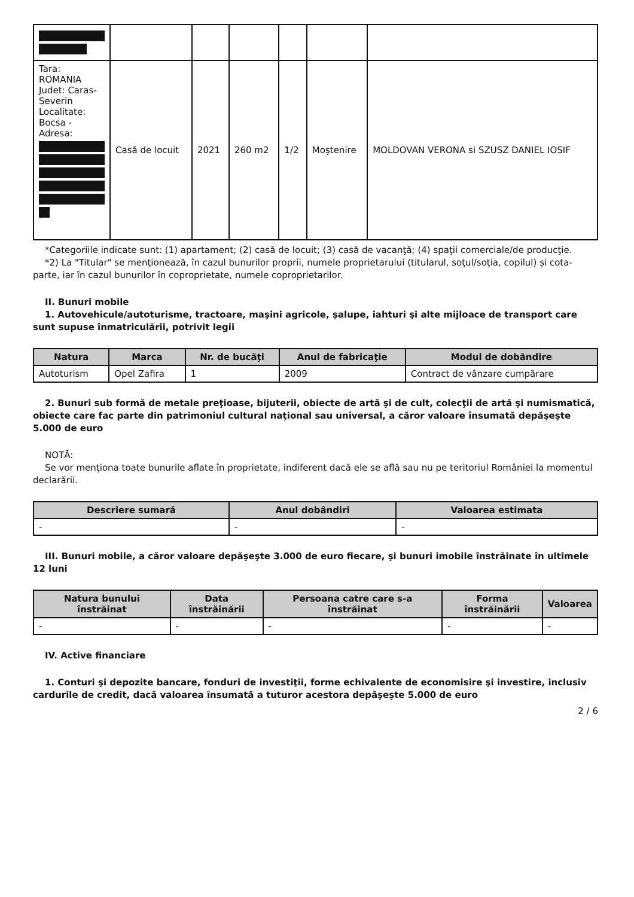| Tara: ROMANIA Judet: Caras-Severin Localitate: Bocsa - Adresa: | Casă de locuit | 2021 | 260 m2 | 1/2 | Moştenire | MOLDOVAN VERONA si SZUSZ DANIEL IOSIF |
*Categoriile indicate sunt: (1) apartament; (2) casă de locuit; (3) casă de vacanţă; (4) spaţii comerciale/de producţie.
*2) La "Titular" se menţionează, în cazul bunurilor proprii, numele proprietarului (titularul, soţul/soţia, copilul) și cota-parte, iar în cazul bunurilor în coproprietate, numele coproprietarilor.
II. Bunuri mobile
1. Autovehicule/autoturisme, tractoare, maşini agricole, şalupe, iahturi şi alte mijloace de transport care sunt supuse înmatriculării, potrivit legii
| Natura | Marca | Nr. de bucăţi | Anul de fabricaţie | Modul de dobândire |
| --- | --- | --- | --- | --- |
| Autoturism | Opel Zafira | 1 | 2009 | Contract de vânzare cumpărare |
2. Bunuri sub formă de metale preţioase, bijuterii, obiecte de artă şi de cult, colecţii de artă şi numismatică, obiecte care fac parte din patrimoniul cultural naţional sau universal, a căror valoare însumată depăşeşte 5.000 de euro
NOTĂ:
Se vor menţiona toate bunurile aflate în proprietate, indiferent dacă ele se află sau nu pe teritoriul României la momentul declarării.
| Descriere sumară | Anul dobândiri | Valoarea estimata |
| --- | --- | --- |
| - | - | - |
III. Bunuri mobile, a căror valoare depăşeşte 3.000 de euro fiecare, şi bunuri imobile înstrăinate în ultimele 12 luni
| Natura bunului înstrăinat | Data înstrăinării | Persoana catre care s-a înstrăinat | Forma înstrăinării | Valoarea |
| --- | --- | --- | --- | --- |
| - | - | - | - | - |
IV. Active financiare
1. Conturi şi depozite bancare, fonduri de investiţii, forme echivalente de economisire şi investire, inclusiv cardurile de credit, dacă valoarea însumată a tuturor acestora depăşeşte 5.000 de euro
2 / 6